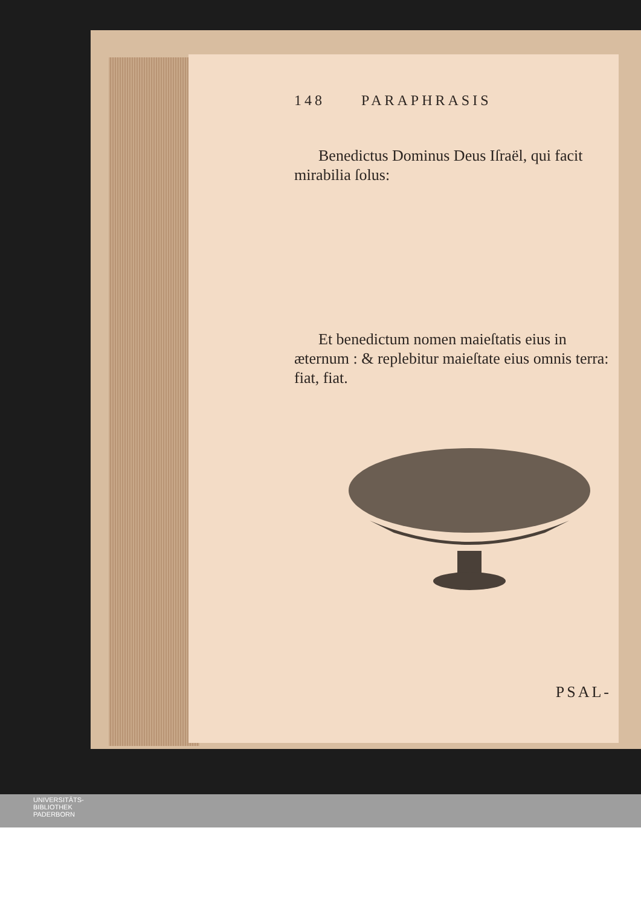148 PARAPHRASIS
Benedictus Dominus Deus Iſraël, qui facit mirabilia ſolus:
Et benedictum nomen maieſtatis eius in æternum : & replebitur maieſtate eius omnis terra: fiat, fiat.
PSAL-
UNIVERSITÄTS-
BIBLIOTHEK
PADERBORN